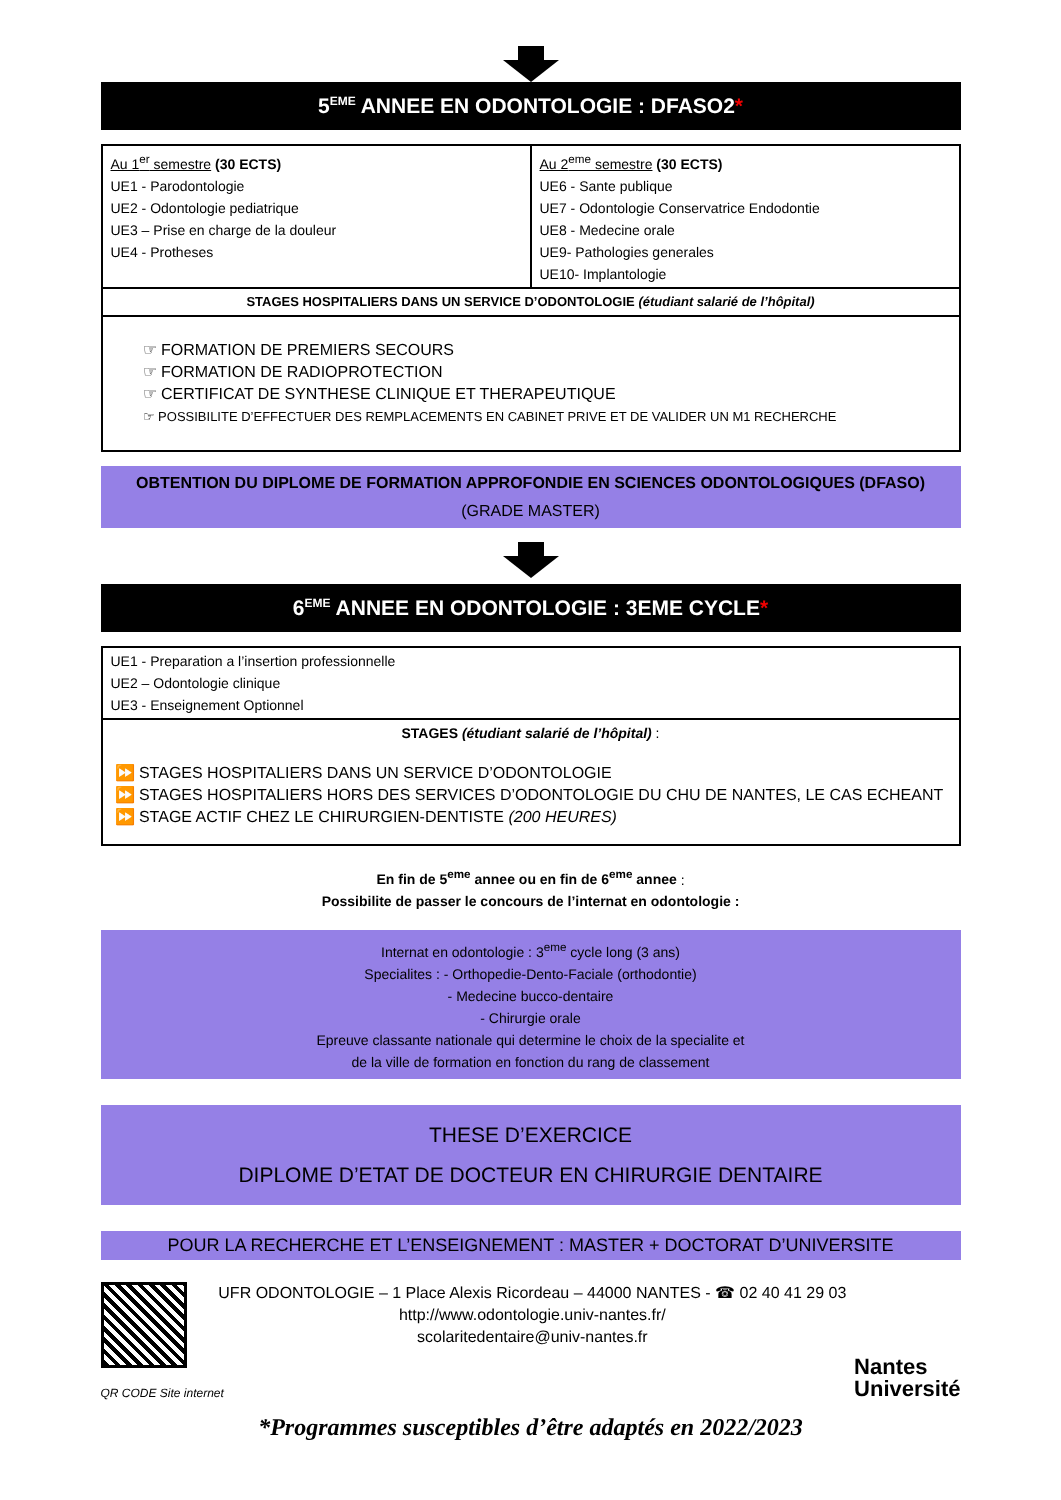5<sup>EME</sup> ANNEE EN ODONTOLOGIE : DFASO2*
| Au 1<sup>er</sup> semestre (30 ECTS) UE1 - Parodontologie UE2 - Odontologie pediatrique UE3 – Prise en charge de la douleur UE4 - Protheses | Au 2<sup>eme</sup> semestre (30 ECTS) UE6 - Sante publique UE7 - Odontologie Conservatrice Endodontie UE8 - Medecine orale UE9- Pathologies generales UE10- Implantologie |
| STAGES HOSPITALIERS DANS UN SERVICE D’ODONTOLOGIE (étudiant salarié de l’hôpital) | |
| ☞ FORMATION DE PREMIERS SECOURS ☞ FORMATION DE RADIOPROTECTION ☞ CERTIFICAT DE SYNTHESE CLINIQUE ET THERAPEUTIQUE ☞ POSSIBILITE D’EFFECTUER DES REMPLACEMENTS EN CABINET PRIVE ET DE VALIDER UN M1 RECHERCHE | |
OBTENTION DU DIPLOME DE FORMATION APPROFONDIE EN SCIENCES ODONTOLOGIQUES (DFASO)
(GRADE MASTER)
6<sup>EME</sup> ANNEE EN ODONTOLOGIE : 3EME CYCLE*
| UE1 - Preparation a l’insertion professionnelle UE2 – Odontologie clinique UE3 - Enseignement Optionnel |
| STAGES (étudiant salarié de l’hôpital) : |
| ⏩ STAGES HOSPITALIERS DANS UN SERVICE D’ODONTOLOGIE ⏩ STAGES HOSPITALIERS HORS DES SERVICES D’ODONTOLOGIE DU CHU DE NANTES, LE CAS ECHEANT ⏩ STAGE ACTIF CHEZ LE CHIRURGIEN-DENTISTE (200 HEURES) |
En fin de 5<sup>eme</sup> annee ou en fin de 6<sup>eme</sup> annee :
Possibilite de passer le concours de l’internat en odontologie :
Internat en odontologie : 3<sup>eme</sup> cycle long (3 ans)
Specialites : - Orthopedie-Dento-Faciale (orthodontie)
- Medecine bucco-dentaire
- Chirurgie orale
Epreuve classante nationale qui determine le choix de la specialite et
de la ville de formation en fonction du rang de classement
THESE D’EXERCICE
DIPLOME D’ETAT DE DOCTEUR EN CHIRURGIE DENTAIRE
POUR LA RECHERCHE ET L’ENSEIGNEMENT : MASTER + DOCTORAT D’UNIVERSITE
QR CODE Site internet
UFR ODONTOLOGIE – 1 Place Alexis Ricordeau – 44000 NANTES - ☎ 02 40 41 29 03
http://www.odontologie.univ-nantes.fr/
scolaritedentaire@univ-nantes.fr
Nantes
Université
*Programmes susceptibles d’être adaptés en 2022/2023